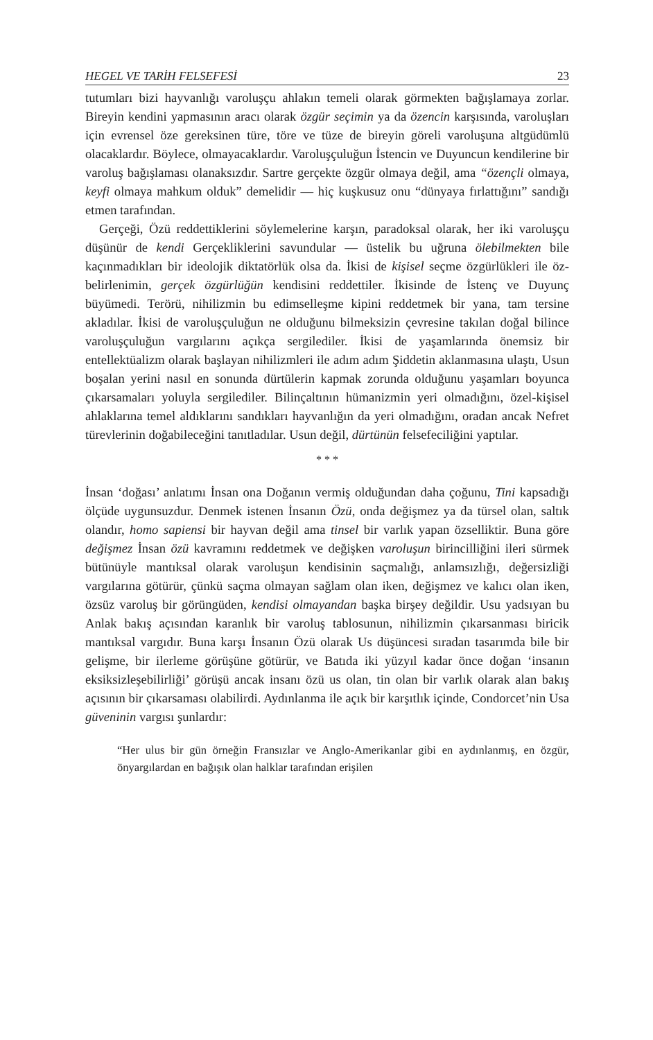HEGEL VE TARİH FELSEFESİ 23
tutumları bizi hayvanlığı varoluşçu ahlakın temeli olarak görmekten bağışlamaya zorlar. Bireyin kendini yapmasının aracı olarak özgür seçimin ya da özencin karşısında, varoluşları için evrensel öze gereksinen türe, töre ve tüze de bireyin göreli varoluşuna altgüdümlü olacaklardır. Böylece, olmayacaklardır. Varoluşçuluğun İstencin ve Duyuncun kendilerine bir varoluş bağışlaması olanaksızdır. Sartre gerçekte özgür olmaya değil, ama “özençli olmaya, keyfi olmaya mahkum olduk” demelidir — hiç kuşkusuz onu “dünyaya fırlattığını” sandığı etmen tarafından.
Gerçeği, Özü reddettiklerini söylemelerine karşın, paradoksal olarak, her iki varoluşçu düşünür de kendi Gerçekliklerini savundular — üstelik bu uğruna ölebilmekten bile kaçınmadıkları bir ideolojik diktatörlük olsa da. İkisi de kişisel seçme özgürlükleri ile öz-belirlenimin, gerçek özgürlüğün kendisini reddettiler. İkisinde de İstenç ve Duyunç büyümedi. Terörü, nihilizmin bu edimselleşme kipini reddetmek bir yana, tam tersine akladılar. İkisi de varoluşçuluğun ne olduğunu bilmeksizin çevresine takılan doğal bilince varoluşçuluğun vargılarını açıkça sergilediler. İkisi de yaşamlarında önemsiz bir entellektüalizm olarak başlayan nihilizmleri ile adım adım Şiddetin aklanmasına ulaştı, Usun boşalan yerini nasıl en sonunda dürtülerin kapmak zorunda olduğunu yaşamları boyunca çıkarsamaları yoluyla sergilediler. Bilinçaltının hümanizmin yeri olmadığını, özel-kişisel ahlaklarına temel aldıklarını sandıkları hayvanlığın da yeri olmadığını, oradan ancak Nefret türevlerinin doğabileceğini tanıtladılar. Usun değil, dürtünün felsefeciliğini yaptılar.
* * *
İnsan ‘doğası’ anlatımı İnsan ona Doğanın vermiş olduğundan daha çoğunu, Tini kapsadığı ölçüde uygunsuzdur. Denmek istenen İnsanın Özü, onda değişmez ya da türsel olan, saltık olandır, homo sapiensi bir hayvan değil ama tinsel bir varlık yapan özselliktir. Buna göre değişmez İnsan özü kavramını reddetmek ve değişken varoluşun birincilliğini ileri sürmek bütünüyle mantıksal olarak varoluşun kendisinin saçmalığı, anlamsızlığı, değersizliği vargılarına götürür, çünkü saçma olmayan sağlam olan iken, değişmez ve kalıcı olan iken, özsüz varoluş bir görüngüden, kendisi olmayandan başka birşey değildir. Usu yadsıyan bu Anlak bakış açısından karanlık bir varoluş tablosunun, nihilizmin çıkarsanması biricik mantıksal vargıdır. Buna karşı İnsanın Özü olarak Us düşüncesi sıradan tasarımda bile bir gelişme, bir ilerleme görüşüne götürür, ve Batıda iki yüzyıl kadar önce doğan ‘insanın eksiksizleşebilirliği’ görüşü ancak insanı özü us olan, tin olan bir varlık olarak alan bakış açısının bir çıkarsaması olabilirdi. Aydınlanma ile açık bir karşıtlık içinde, Condorcet’nin Usa güveninin vargısı şunlardır:
“Her ulus bir gün örneğin Fransızlar ve Anglo-Amerikanlar gibi en aydınlanmış, en özgür, önyargılardan en bağışık olan halklar tarafından erişilen